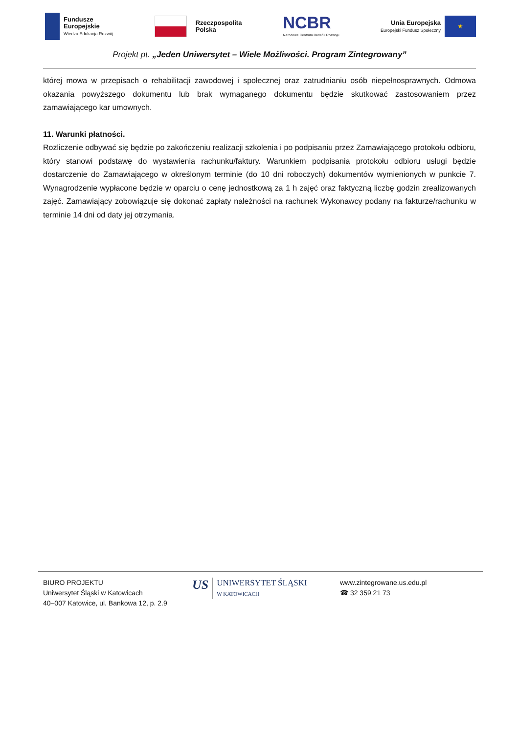Fundusze
Europejskie
Wiedza Edukacja Rozwój
Rzeczpospolita
Polska
NCBR
Narodowe Centrum Badań i Rozwoju
Unia Europejska
Europejski Fundusz Społeczny
★
Projekt pt. „Jeden Uniwersytet – Wiele Możliwości. Program Zintegrowany”
której mowa w przepisach o rehabilitacji zawodowej i społecznej oraz zatrudnianiu osób niepełnosprawnych. Odmowa okazania powyższego dokumentu lub brak wymaganego dokumentu będzie skutkować zastosowaniem przez zamawiającego kar umownych.
11. Warunki płatności.
Rozliczenie odbywać się będzie po zakończeniu realizacji szkolenia i po podpisaniu przez Zamawiającego protokołu odbioru, który stanowi podstawę do wystawienia rachunku/faktury. Warunkiem podpisania protokołu odbioru usługi będzie dostarczenie do Zamawiającego w określonym terminie (do 10 dni roboczych) dokumentów wymienionych w punkcie 7. Wynagrodzenie wypłacone będzie w oparciu o cenę jednostkową za 1 h zajęć oraz faktyczną liczbę godzin zrealizowanych zajęć. Zamawiający zobowiązuje się dokonać zapłaty należności na rachunek Wykonawcy podany na fakturze/rachunku w terminie 14 dni od daty jej otrzymania.
BIURO PROJEKTU
Uniwersytet Śląski w Katowicach
40–007 Katowice, ul. Bankowa 12, p. 2.9
US
UNIWERSYTET ŚLĄSKI
W KATOWICACH
www.zintegrowane.us.edu.pl
☎ 32 359 21 73